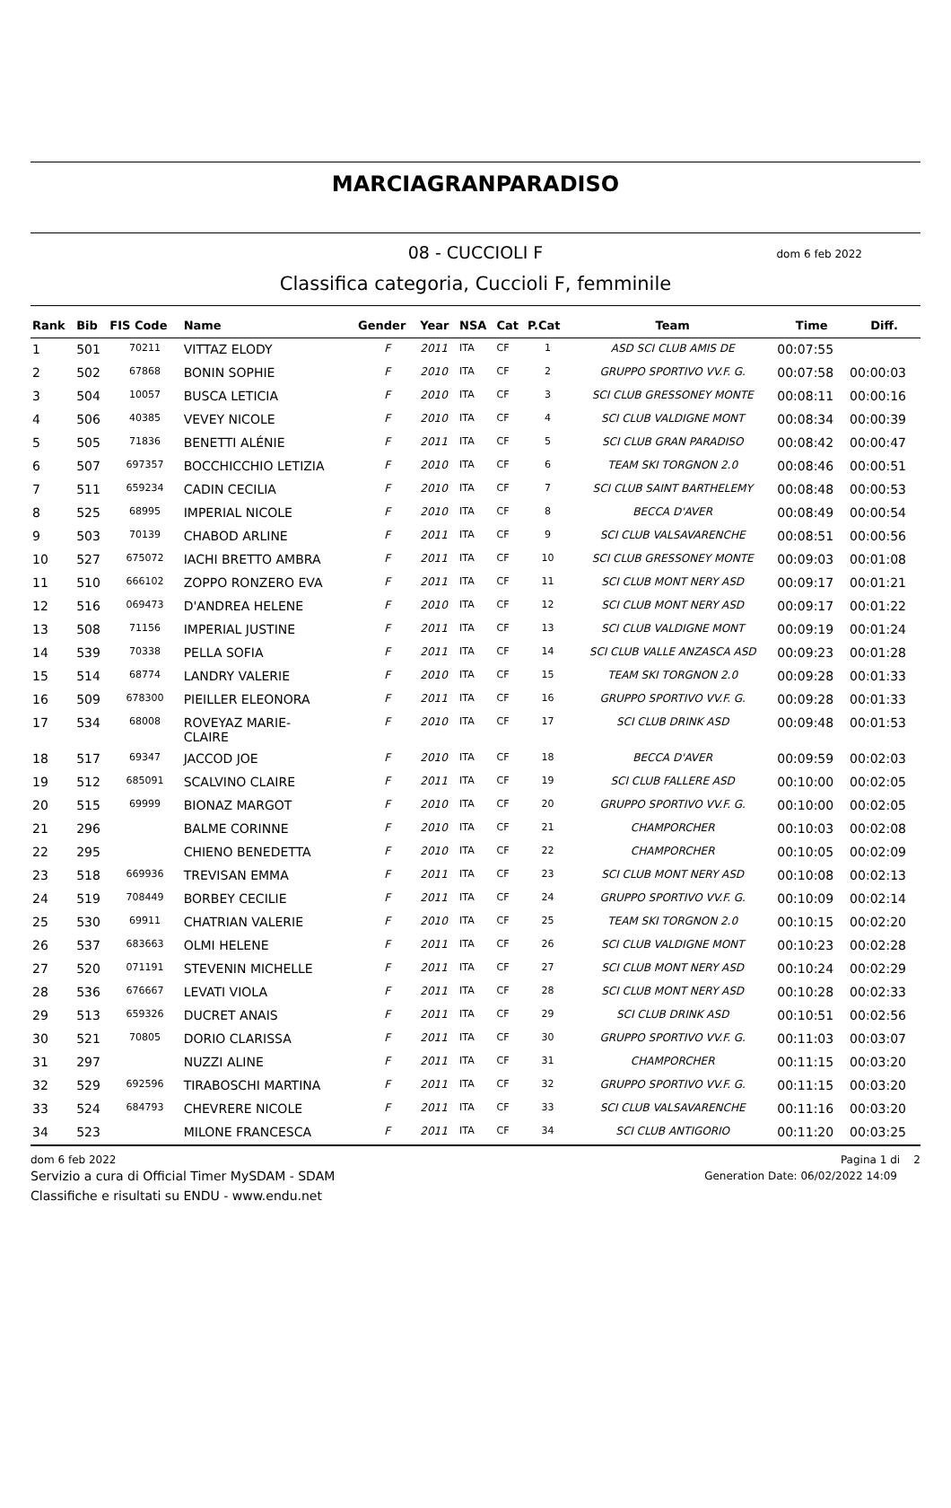MARCIAGRANPARADISO
08 - CUCCIOLI F dom 6 feb 2022
Classifica categoria, Cuccioli F, femminile
| Rank | Bib | FIS Code | Name | Gender | Year | NSA | Cat | P.Cat | Team | Time | Diff. |
| --- | --- | --- | --- | --- | --- | --- | --- | --- | --- | --- | --- |
| 1 | 501 | 70211 | VITTAZ ELODY | F | 2011 | ITA | CF | 1 | ASD SCI CLUB AMIS DE | 00:07:55 | |
| 2 | 502 | 67868 | BONIN SOPHIE | F | 2010 | ITA | CF | 2 | GRUPPO SPORTIVO VV.F. G. | 00:07:58 | 00:00:03 |
| 3 | 504 | 10057 | BUSCA LETICIA | F | 2010 | ITA | CF | 3 | SCI CLUB GRESSONEY MONTE | 00:08:11 | 00:00:16 |
| 4 | 506 | 40385 | VEVEY NICOLE | F | 2010 | ITA | CF | 4 | SCI CLUB VALDIGNE MONT | 00:08:34 | 00:00:39 |
| 5 | 505 | 71836 | BENETTI ALÉNIE | F | 2011 | ITA | CF | 5 | SCI CLUB GRAN PARADISO | 00:08:42 | 00:00:47 |
| 6 | 507 | 697357 | BOCCHICCHIO LETIZIA | F | 2010 | ITA | CF | 6 | TEAM SKI TORGNON 2.0 | 00:08:46 | 00:00:51 |
| 7 | 511 | 659234 | CADIN CECILIA | F | 2010 | ITA | CF | 7 | SCI CLUB SAINT BARTHELEMY | 00:08:48 | 00:00:53 |
| 8 | 525 | 68995 | IMPERIAL NICOLE | F | 2010 | ITA | CF | 8 | BECCA D'AVER | 00:08:49 | 00:00:54 |
| 9 | 503 | 70139 | CHABOD ARLINE | F | 2011 | ITA | CF | 9 | SCI CLUB VALSAVARENCHE | 00:08:51 | 00:00:56 |
| 10 | 527 | 675072 | IACHI BRETTO AMBRA | F | 2011 | ITA | CF | 10 | SCI CLUB GRESSONEY MONTE | 00:09:03 | 00:01:08 |
| 11 | 510 | 666102 | ZOPPO RONZERO EVA | F | 2011 | ITA | CF | 11 | SCI CLUB MONT NERY ASD | 00:09:17 | 00:01:21 |
| 12 | 516 | 069473 | D'ANDREA HELENE | F | 2010 | ITA | CF | 12 | SCI CLUB MONT NERY ASD | 00:09:17 | 00:01:22 |
| 13 | 508 | 71156 | IMPERIAL JUSTINE | F | 2011 | ITA | CF | 13 | SCI CLUB VALDIGNE MONT | 00:09:19 | 00:01:24 |
| 14 | 539 | 70338 | PELLA SOFIA | F | 2011 | ITA | CF | 14 | SCI CLUB VALLE ANZASCA ASD | 00:09:23 | 00:01:28 |
| 15 | 514 | 68774 | LANDRY VALERIE | F | 2010 | ITA | CF | 15 | TEAM SKI TORGNON 2.0 | 00:09:28 | 00:01:33 |
| 16 | 509 | 678300 | PIEILLER ELEONORA | F | 2011 | ITA | CF | 16 | GRUPPO SPORTIVO VV.F. G. | 00:09:28 | 00:01:33 |
| 17 | 534 | 68008 | ROVEYAZ MARIE- CLAIRE | F | 2010 | ITA | CF | 17 | SCI CLUB DRINK ASD | 00:09:48 | 00:01:53 |
| 18 | 517 | 69347 | JACCOD JOE | F | 2010 | ITA | CF | 18 | BECCA D'AVER | 00:09:59 | 00:02:03 |
| 19 | 512 | 685091 | SCALVINO CLAIRE | F | 2011 | ITA | CF | 19 | SCI CLUB FALLERE ASD | 00:10:00 | 00:02:05 |
| 20 | 515 | 69999 | BIONAZ MARGOT | F | 2010 | ITA | CF | 20 | GRUPPO SPORTIVO VV.F. G. | 00:10:00 | 00:02:05 |
| 21 | 296 | | BALME CORINNE | F | 2010 | ITA | CF | 21 | CHAMPORCHER | 00:10:03 | 00:02:08 |
| 22 | 295 | | CHIENO BENEDETTA | F | 2010 | ITA | CF | 22 | CHAMPORCHER | 00:10:05 | 00:02:09 |
| 23 | 518 | 669936 | TREVISAN EMMA | F | 2011 | ITA | CF | 23 | SCI CLUB MONT NERY ASD | 00:10:08 | 00:02:13 |
| 24 | 519 | 708449 | BORBEY CECILIE | F | 2011 | ITA | CF | 24 | GRUPPO SPORTIVO VV.F. G. | 00:10:09 | 00:02:14 |
| 25 | 530 | 69911 | CHATRIAN VALERIE | F | 2010 | ITA | CF | 25 | TEAM SKI TORGNON 2.0 | 00:10:15 | 00:02:20 |
| 26 | 537 | 683663 | OLMI HELENE | F | 2011 | ITA | CF | 26 | SCI CLUB VALDIGNE MONT | 00:10:23 | 00:02:28 |
| 27 | 520 | 071191 | STEVENIN MICHELLE | F | 2011 | ITA | CF | 27 | SCI CLUB MONT NERY ASD | 00:10:24 | 00:02:29 |
| 28 | 536 | 676667 | LEVATI VIOLA | F | 2011 | ITA | CF | 28 | SCI CLUB MONT NERY ASD | 00:10:28 | 00:02:33 |
| 29 | 513 | 659326 | DUCRET ANAIS | F | 2011 | ITA | CF | 29 | SCI CLUB DRINK ASD | 00:10:51 | 00:02:56 |
| 30 | 521 | 70805 | DORIO CLARISSA | F | 2011 | ITA | CF | 30 | GRUPPO SPORTIVO VV.F. G. | 00:11:03 | 00:03:07 |
| 31 | 297 | | NUZZI ALINE | F | 2011 | ITA | CF | 31 | CHAMPORCHER | 00:11:15 | 00:03:20 |
| 32 | 529 | 692596 | TIRABOSCHI MARTINA | F | 2011 | ITA | CF | 32 | GRUPPO SPORTIVO VV.F. G. | 00:11:15 | 00:03:20 |
| 33 | 524 | 684793 | CHEVRERE NICOLE | F | 2011 | ITA | CF | 33 | SCI CLUB VALSAVARENCHE | 00:11:16 | 00:03:20 |
| 34 | 523 | | MILONE FRANCESCA | F | 2011 | ITA | CF | 34 | SCI CLUB ANTIGORIO | 00:11:20 | 00:03:25 |
dom 6 feb 2022 Pagina 1 di 2
Servizio a cura di Official Timer MySDAM - SDAM Generation Date: 06/02/2022 14:09
Classifiche e risultati su ENDU - www.endu.net